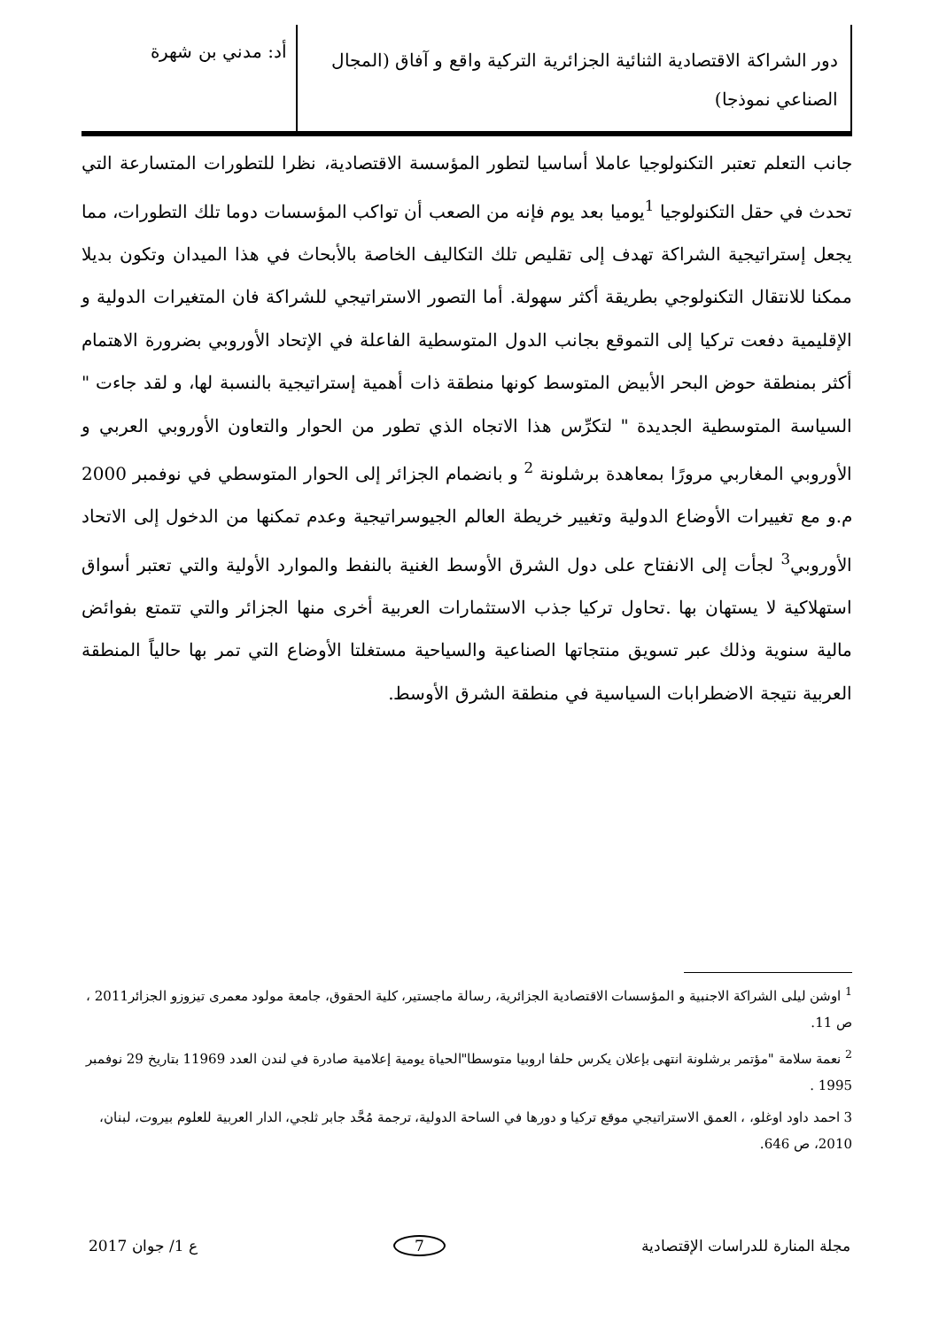دور الشراكة الاقتصادية الثنائية الجزائرية التركية واقع و آفاق (المجال الصناعي نموذجا)
أد: مدني بن شهرة
جانب التعلم تعتبر التكنولوجيا عاملا أساسيا لتطور المؤسسة الاقتصادية، نظرا للتطورات المتسارعة التي تحدث في حقل التكنولوجيا <sup>1</sup>يوميا بعد يوم فإنه من الصعب أن تواكب المؤسسات دوما تلك التطورات، مما يجعل إستراتيجية الشراكة تهدف إلى تقليص تلك التكاليف الخاصة بالأبحاث في هذا الميدان وتكون بديلا ممكنا للانتقال التكنولوجي بطريقة أكثر سهولة. أما التصور الاستراتيجي للشراكة فان المتغيرات الدولية و الإقليمية دفعت تركيا إلى التموقع بجانب الدول المتوسطية الفاعلة في الإتحاد الأوروبي بضرورة الاهتمام أكثر بمنطقة حوض البحر الأبيض المتوسط كونها منطقة ذات أهمية إستراتيجية بالنسبة لها، و لقد جاءت " السياسة المتوسطية الجديدة " لتكرِّس هذا الاتجاه الذي تطور من الحوار والتعاون الأوروبي العربي و الأوروبي المغاربي مرورًا بمعاهدة برشلونة <sup>2</sup> و بانضمام الجزائر إلى الحوار المتوسطي في نوفمبر 2000 م.و مع تغييرات الأوضاع الدولية وتغيير خريطة العالم الجيوسراتيجية وعدم تمكنها من الدخول إلى الاتحاد الأوروبي<sup>3</sup> لجأت إلى الانفتاح على دول الشرق الأوسط الغنية بالنفط والموارد الأولية والتي تعتبر أسواق استهلاكية لا يستهان بها .تحاول تركيا جذب الاستثمارات العربية أخرى منها الجزائر والتي تتمتع بفوائض مالية سنوية وذلك عبر تسويق منتجاتها الصناعية والسياحية مستغلتا الأوضاع التي تمر بها حالياً المنطقة العربية نتيجة الاضطرابات السياسية في منطقة الشرق الأوسط.
<sup>1</sup> اوشن ليلى الشراكة الاجنبية و المؤسسات الاقتصادية الجزائرية، رسالة ماجستير، كلية الحقوق، جامعة مولود معمرى تيزوزو الجزائر2011 ، ص 11.
<sup>2</sup> نعمة سلامة "مؤتمر برشلونة انتهى بإعلان يكرس حلفا اروبيا متوسطا"الحياة يومية إعلامية صادرة في لندن العدد 11969 بتاريخ 29 نوفمبر 1995 .
3 احمد داود اوغلو، ، العمق الاستراتيجي موقع تركيا و دورها في الساحة الدولية، ترجمة مُحَّد جابر ثلجي، الدار العربية للعلوم بيروت، لبنان، 2010، ص 646.
مجلة المنارة للدراسات الإقتصادية 7 ع 1/ جوان 2017